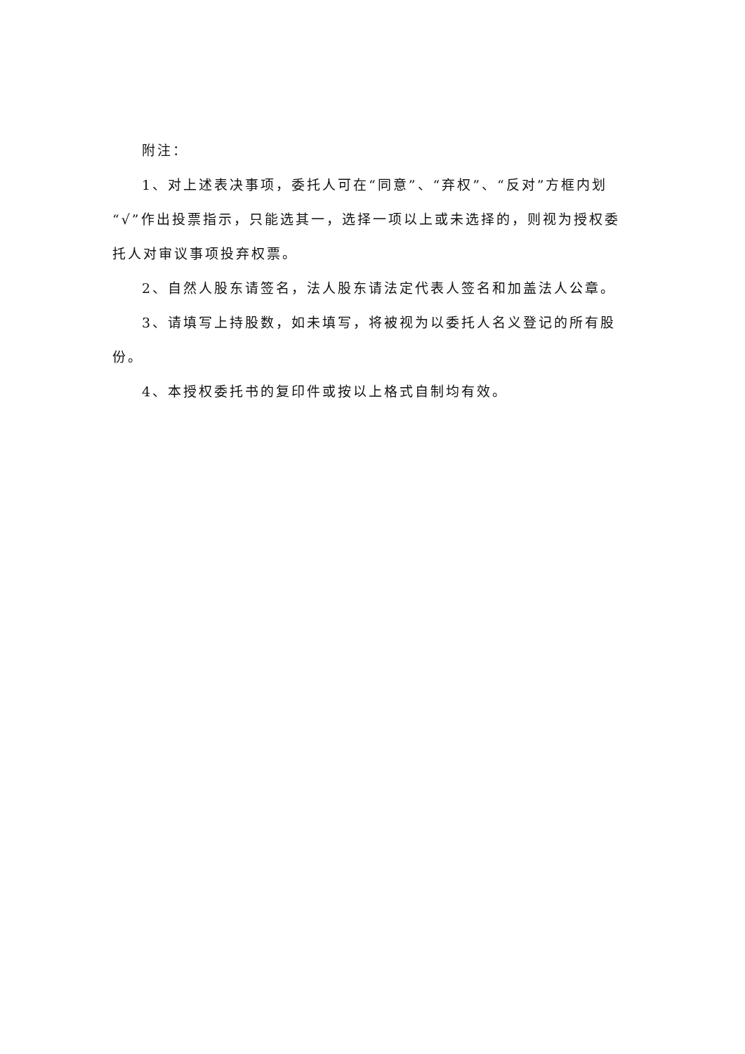附注：
1、对上述表决事项，委托人可在“同意”、“弃权”、“反对”方框内划“√”作出投票指示，只能选其一，选择一项以上或未选择的，则视为授权委托人对审议事项投弃权票。
2、自然人股东请签名，法人股东请法定代表人签名和加盖法人公章。
3、请填写上持股数，如未填写，将被视为以委托人名义登记的所有股份。
4、本授权委托书的复印件或按以上格式自制均有效。